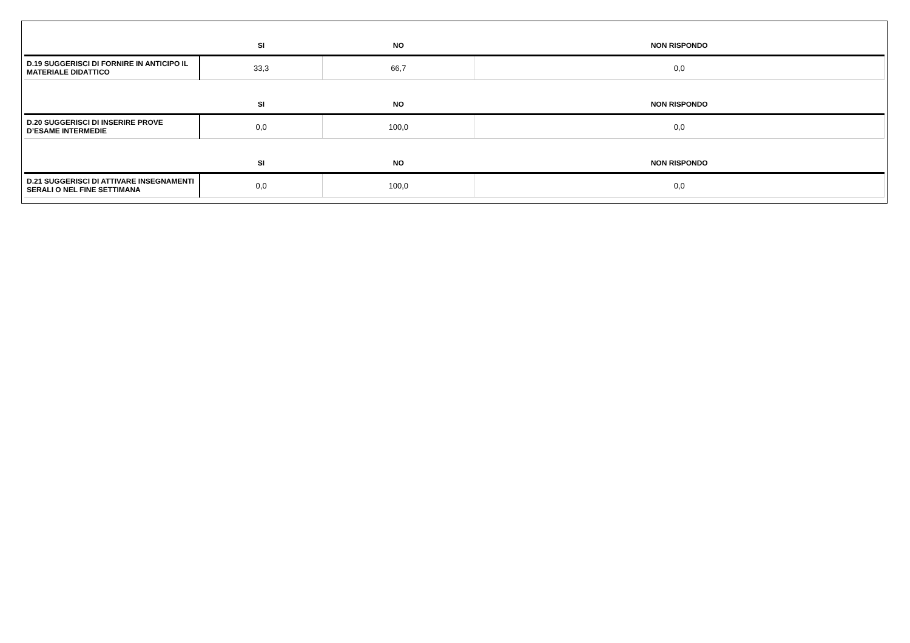| | SI | NO | NON RISPONDO |
| --- | --- | --- | --- |
| D.19 SUGGERISCI DI FORNIRE IN ANTICIPO IL MATERIALE DIDATTICO | 33,3 | 66,7 | 0,0 |
| | SI | NO | NON RISPONDO |
| D.20 SUGGERISCI DI INSERIRE PROVE D’ESAME INTERMEDIE | 0,0 | 100,0 | 0,0 |
| | SI | NO | NON RISPONDO |
| D.21 SUGGERISCI DI ATTIVARE INSEGNAMENTI SERALI O NEL FINE SETTIMANA | 0,0 | 100,0 | 0,0 |